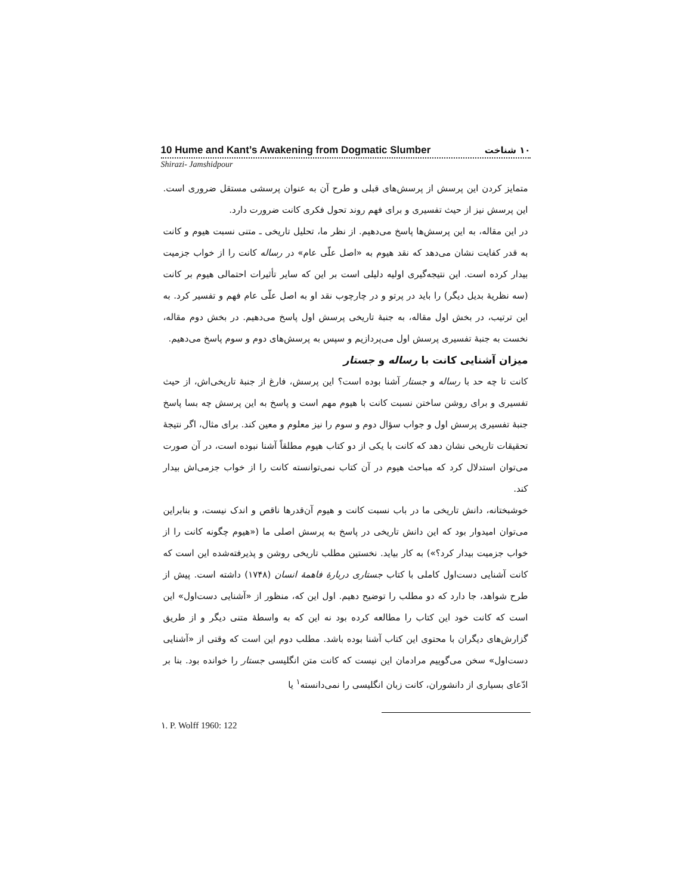10 Hume and Kant’s Awakening from Dogmatic Slumber ۱۰ شناخت
Shirazi- Jamshidpour
متمایز کردن این پرسش از پرسش‌های قبلی و طرح آن به عنوان پرسشی مستقل ضروری است. این پرسش نیز از حیث تفسیری و برای فهم روند تحول فکری کانت ضرورت دارد.
در این مقاله، به این پرسش‌ها پاسخ می‌دهیم. از نظر ما، تحلیل تاریخی ـ متنی نسبت هیوم و کانت به قدر کفایت نشان می‌دهد که نقد هیوم به «اصل علّی عام» در رساله کانت را از خواب جزمیت بیدار کرده است. این نتیجه‌گیری اولیه دلیلی است بر این که سایر تأثیرات احتمالی هیوم بر کانت (سه نظریهٔ بدیل دیگر) را باید در پرتو و در چارچوب نقد او به اصل علّی عام فهم و تفسیر کرد. به این ترتیب، در بخش اول مقاله، به جنبهٔ تاریخی پرسش اول پاسخ می‌دهیم. در بخش دوم مقاله، نخست به جنبهٔ تفسیری پرسش اول می‌پردازیم و سپس به پرسش‌های دوم و سوم پاسخ می‌دهیم.
میزان آشنایی کانت با رساله و جستار
کانت تا چه حد با رساله و جستار آشنا بوده است؟ این پرسش، فارغ از جنبهٔ تاریخی‌اش، از حیث تفسیری و برای روشن ساختن نسبت کانت با هیوم مهم است و پاسخ به این پرسش چه بسا پاسخ جنبهٔ تفسیری پرسش اول و جواب سؤال دوم و سوم را نیز معلوم و معین کند. برای مثال، اگر نتیجهٔ تحقیقات تاریخی نشان دهد که کانت با یکی از دو کتاب هیوم مطلقاً آشنا نبوده است، در آن صورت می‌توان استدلال کرد که مباحث هیوم در آن کتاب نمی‌توانسته کانت را از خواب جزمی‌اش بیدار کند.
خوشبختانه، دانش تاریخی ما در باب نسبت کانت و هیوم آن‌قدرها ناقص و اندک نیست، و بنابراین می‌توان امیدوار بود که این دانش تاریخی در پاسخ به پرسش اصلی ما («هیوم چگونه کانت را از خواب جزمیت بیدار کرد؟») به کار بیاید. نخستین مطلب تاریخی روشن و پذیرفته‌شده این است که کانت آشنایی دست‌اول کاملی با کتاب جستاری دربارهٔ فاهمهٔ انسان (۱۷۴۸) داشته است. پیش از طرح شواهد، جا دارد که دو مطلب را توضیح دهیم. اول این که، منظور از «آشنایی دست‌اول» این است که کانت خود این کتاب را مطالعه کرده بود نه این که به واسطهٔ متنی دیگر و از طریق گزارش‌های دیگران با محتوی این کتاب آشنا بوده باشد. مطلب دوم این است که وقتی از «آشنایی دست‌اول» سخن می‌گوییم مرادمان این نیست که کانت متن انگلیسی جستار را خوانده بود. بنا بر ادّعای بسیاری از دانشوران، کانت زبان انگلیسی را نمی‌دانسته<sup>۱</sup> یا
۱. P. Wolff 1960: 122